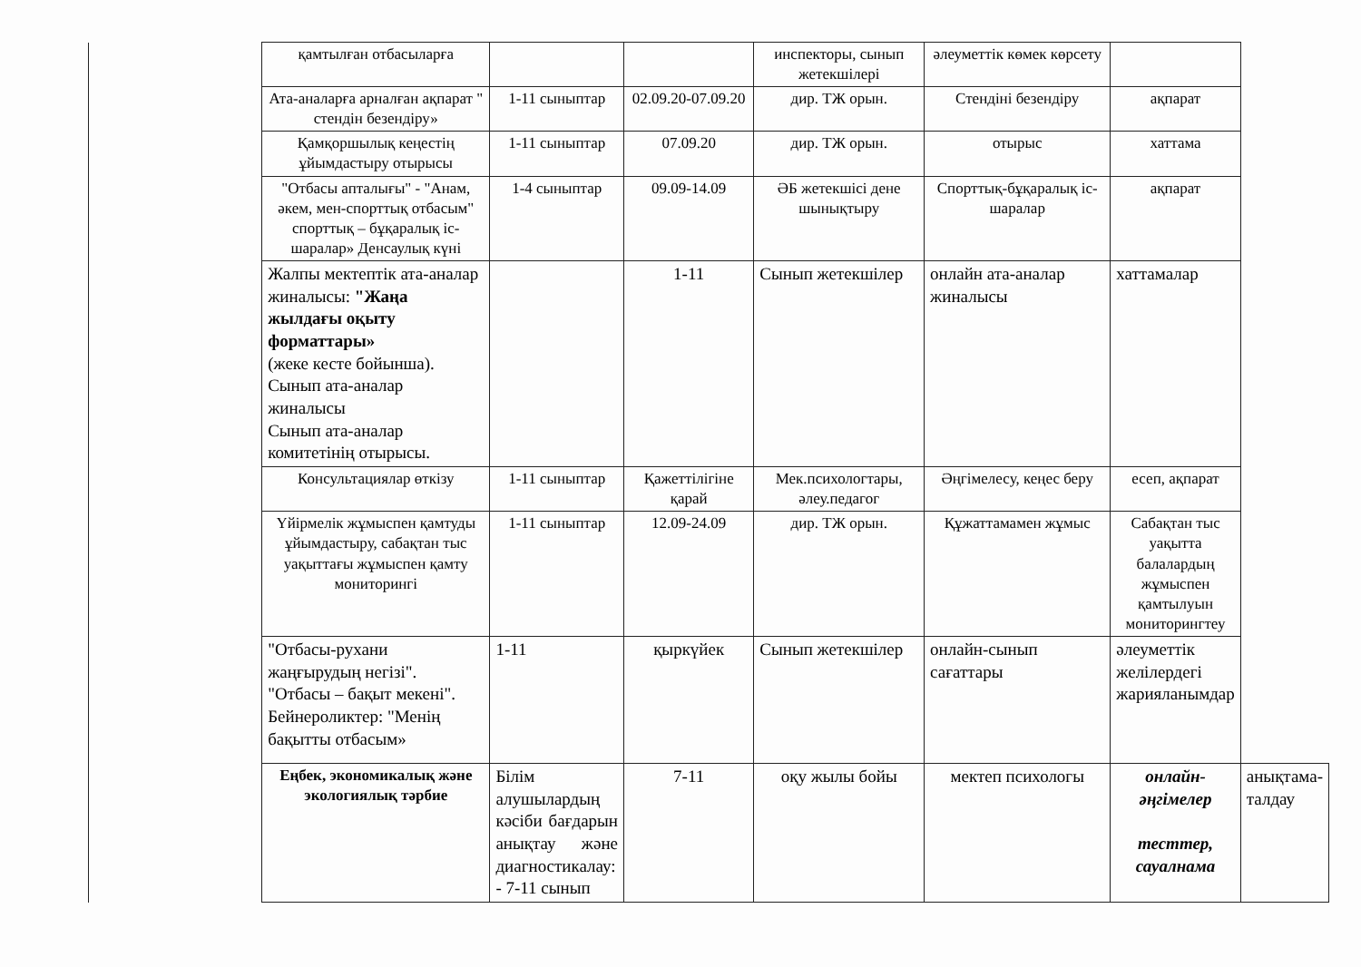| | қамтылған отбасыларға | | | инспекторы, сынып жетекшілері | әлеуметтік көмек көрсету | | |
| | Ата-аналарға арналған ақпарат " стендін безендіру» | 1-11 сыныптар | 02.09.20-07.09.20 | дир. ТЖ орын. | Стендіні безендіру | ақпарат | |
| | Қамқоршылық кеңестің ұйымдастыру отырысы | 1-11 сыныптар | 07.09.20 | дир. ТЖ орын. | отырыс | хаттама | |
| | "Отбасы апталығы" - "Анам, әкем, мен-спорттық отбасым" спорттық – бұқаралық іс-шаралар» Денсаулық күні | 1-4 сыныптар | 09.09-14.09 | ӘБ жетекшісі дене шынықтыру | Спорттық-бұқаралық іс-шаралар | ақпарат | |
| | Жалпы мектептік ата-аналар жиналысы: "Жаңа жылдағы оқыту форматтары» (жеке кесте бойынша). Сынып ата-аналар жиналысы Сынып ата-аналар комитетінің отырысы. | | 1-11 | Сынып жетекшілер | онлайн ата-аналар жиналысы | хаттамалар | |
| | Консультациялар өткізу | 1-11 сыныптар | Қажеттілігіне қарай | Мек.психологтары, әлеу.педагог | Әңгімелесу, кеңес беру | есеп, ақпарат | |
| | Үйірмелік жұмыспен қамтуды ұйымдастыру, сабақтан тыс уақыттағы жұмыспен қамту мониторингі | 1-11 сыныптар | 12.09-24.09 | дир. ТЖ орын. | Құжаттамамен жұмыс | Сабақтан тыс уақытта балалардың жұмыспен қамтылуын мониторингтеу | |
| | "Отбасы-рухани жаңғырудың негізі". "Отбасы – бақыт мекені". Бейнероликтер: "Менің бақытты отбасым» | 1-11 | қыркүйек | Сынып жетекшілер | онлайн-сынып сағаттары | әлеуметтік желілердегі жарияланымдар | |
| | Еңбек, экономикалық және экологиялық тәрбие | Білім алушылардың кәсіби бағдарын анықтау және диагностикалау: - 7-11 сынып | 7-11 | оқу жылы бойы | мектеп психологы | онлайн-әңгімелер тесттер, сауалнама | анықтама-талдау |